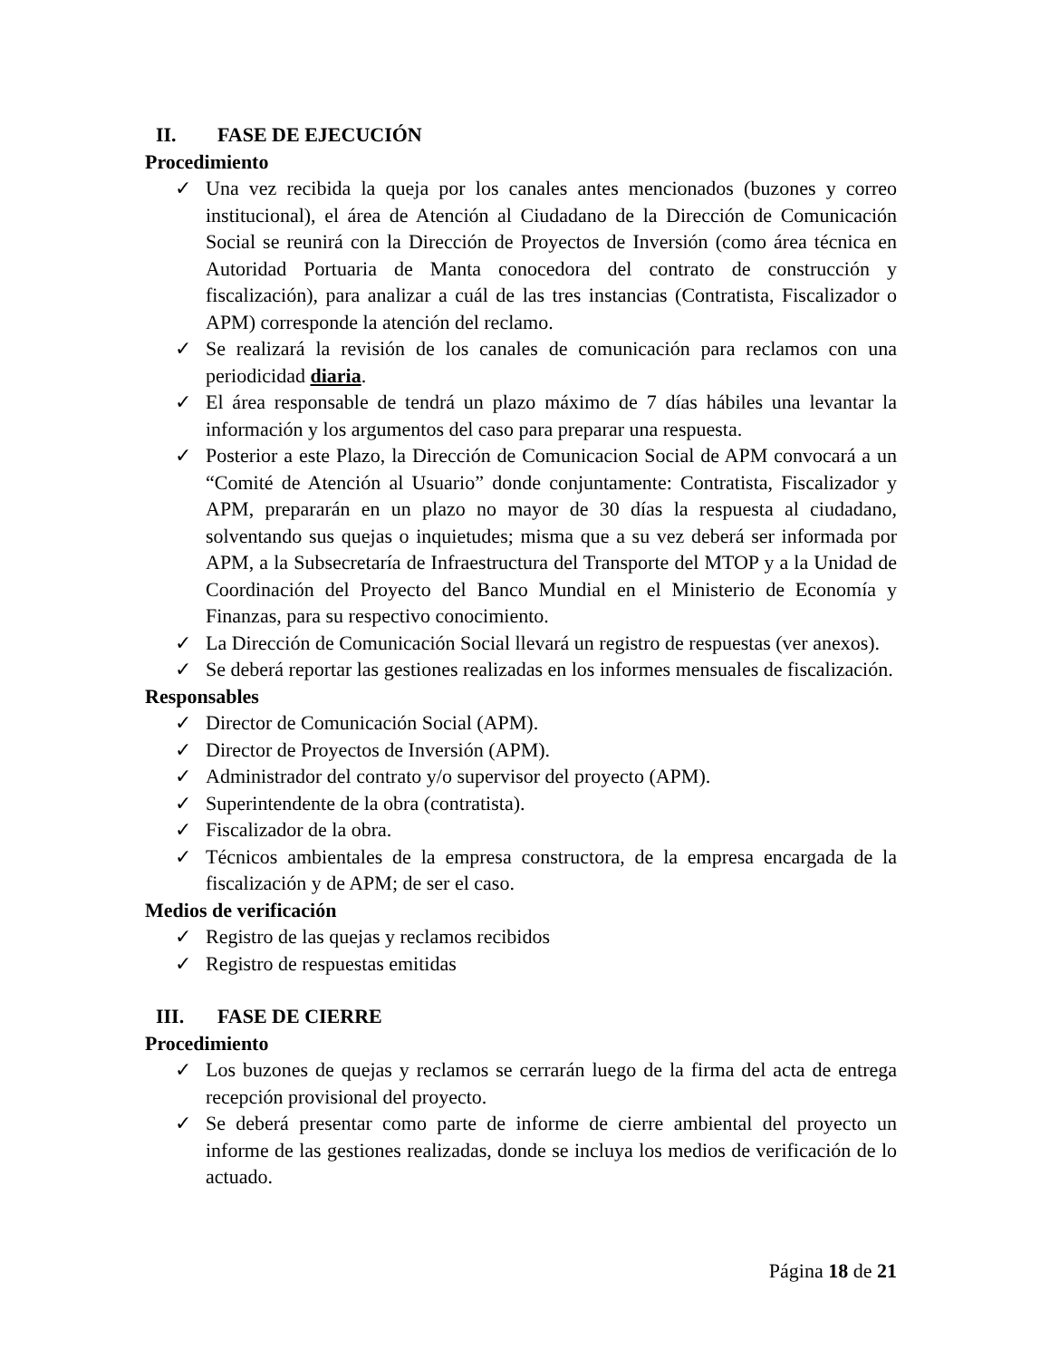II. FASE DE EJECUCIÓN
Procedimiento
✓ Una vez recibida la queja por los canales antes mencionados (buzones y correo institucional), el área de Atención al Ciudadano de la Dirección de Comunicación Social se reunirá con la Dirección de Proyectos de Inversión (como área técnica en Autoridad Portuaria de Manta conocedora del contrato de construcción y fiscalización), para analizar a cuál de las tres instancias (Contratista, Fiscalizador o APM) corresponde la atención del reclamo.
✓ Se realizará la revisión de los canales de comunicación para reclamos con una periodicidad diaria.
✓ El área responsable de tendrá un plazo máximo de 7 días hábiles una levantar la información y los argumentos del caso para preparar una respuesta.
✓ Posterior a este Plazo, la Dirección de Comunicacion Social de APM convocará a un “Comité de Atención al Usuario” donde conjuntamente: Contratista, Fiscalizador y APM, prepararán en un plazo no mayor de 30 días la respuesta al ciudadano, solventando sus quejas o inquietudes; misma que a su vez deberá ser informada por APM, a la Subsecretaría de Infraestructura del Transporte del MTOP y a la Unidad de Coordinación del Proyecto del Banco Mundial en el Ministerio de Economía y Finanzas, para su respectivo conocimiento.
✓ La Dirección de Comunicación Social llevará un registro de respuestas (ver anexos).
✓ Se deberá reportar las gestiones realizadas en los informes mensuales de fiscalización.
Responsables
✓ Director de Comunicación Social (APM).
✓ Director de Proyectos de Inversión (APM).
✓ Administrador del contrato y/o supervisor del proyecto (APM).
✓ Superintendente de la obra (contratista).
✓ Fiscalizador de la obra.
✓ Técnicos ambientales de la empresa constructora, de la empresa encargada de la fiscalización y de APM; de ser el caso.
Medios de verificación
✓ Registro de las quejas y reclamos recibidos
✓ Registro de respuestas emitidas
III. FASE DE CIERRE
Procedimiento
✓ Los buzones de quejas y reclamos se cerrarán luego de la firma del acta de entrega recepción provisional del proyecto.
✓ Se deberá presentar como parte de informe de cierre ambiental del proyecto un informe de las gestiones realizadas, donde se incluya los medios de verificación de lo actuado.
Página 18 de 21